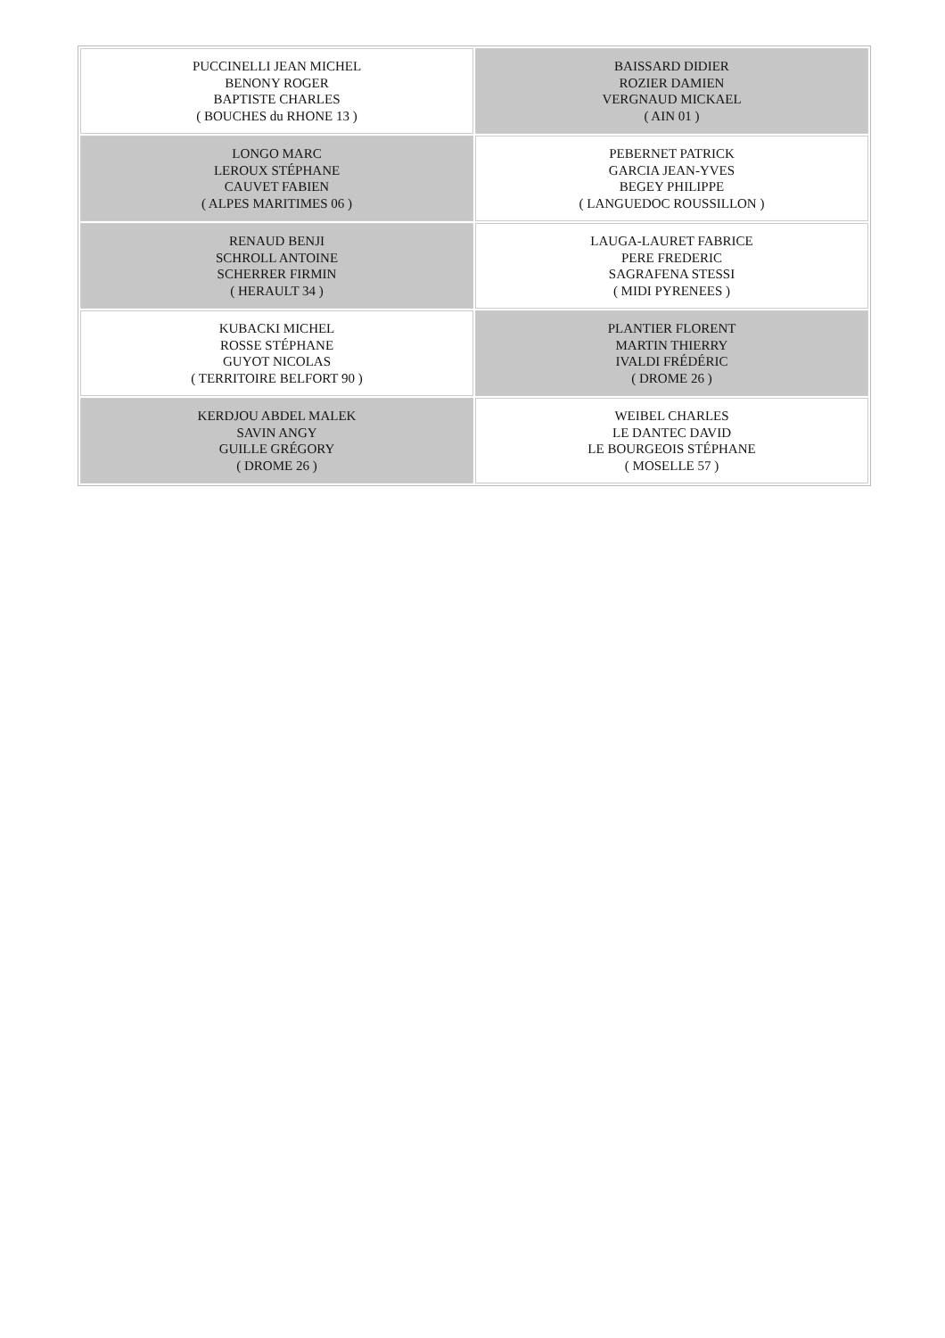| PUCCINELLI JEAN MICHEL BENONY ROGER BAPTISTE CHARLES ( BOUCHES du RHONE 13 ) | BAISSARD DIDIER ROZIER DAMIEN VERGNAUD MICKAEL ( AIN 01 ) |
| LONGO MARC LEROUX STÉPHANE CAUVET FABIEN ( ALPES MARITIMES 06 ) | PEBERNET PATRICK GARCIA JEAN-YVES BEGEY PHILIPPE ( LANGUEDOC ROUSSILLON ) |
| RENAUD BENJI SCHROLL ANTOINE SCHERRER FIRMIN ( HERAULT 34 ) | LAUGA-LAURET FABRICE PERE FREDERIC SAGRAFENA STESSI ( MIDI PYRENEES ) |
| KUBACKI MICHEL ROSSE STÉPHANE GUYOT NICOLAS ( TERRITOIRE BELFORT 90 ) | PLANTIER FLORENT MARTIN THIERRY IVALDI FRÉDÉRIC ( DROME 26 ) |
| KERDJOU ABDEL MALEK SAVIN ANGY GUILLE GRÉGORY ( DROME 26 ) | WEIBEL CHARLES LE DANTEC DAVID LE BOURGEOIS STÉPHANE ( MOSELLE 57 ) |